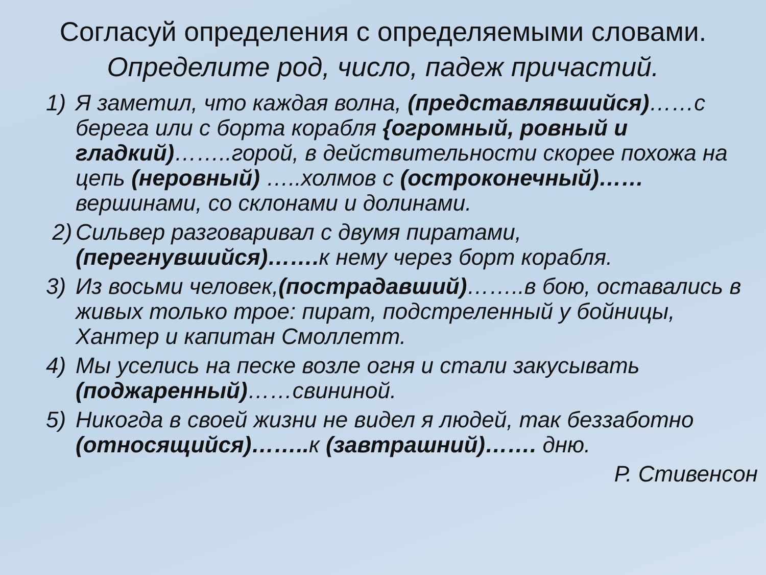Согласуй определения с определяемыми словами.
Определите род, число, падеж причастий.
1) Я заметил, что каждая волна, (представлявшийся)……с берега или с борта корабля {огромный, ровный и гладкий)……..горой, в действительности скорее похожа на цепь (неровный) …..холмов с (остроконечный)…… вершинами, со склонами и долинами.
2) Сильвер разговаривал с двумя пиратами, (перегнувшийся)……. к нему через борт корабля.
3) Из восьми человек,(пострадавший)……..в бою, оставались в живых только трое: пират, подстреленный у бойницы, Хантер и капитан Смоллетт.
4) Мы уселись на песке возле огня и стали закусывать (поджаренный)……свининой.
5) Никогда в своей жизни не видел я людей, так беззаботно (относящийся)…….. к (завтрашний)……. дню.
Р. Стивенсон